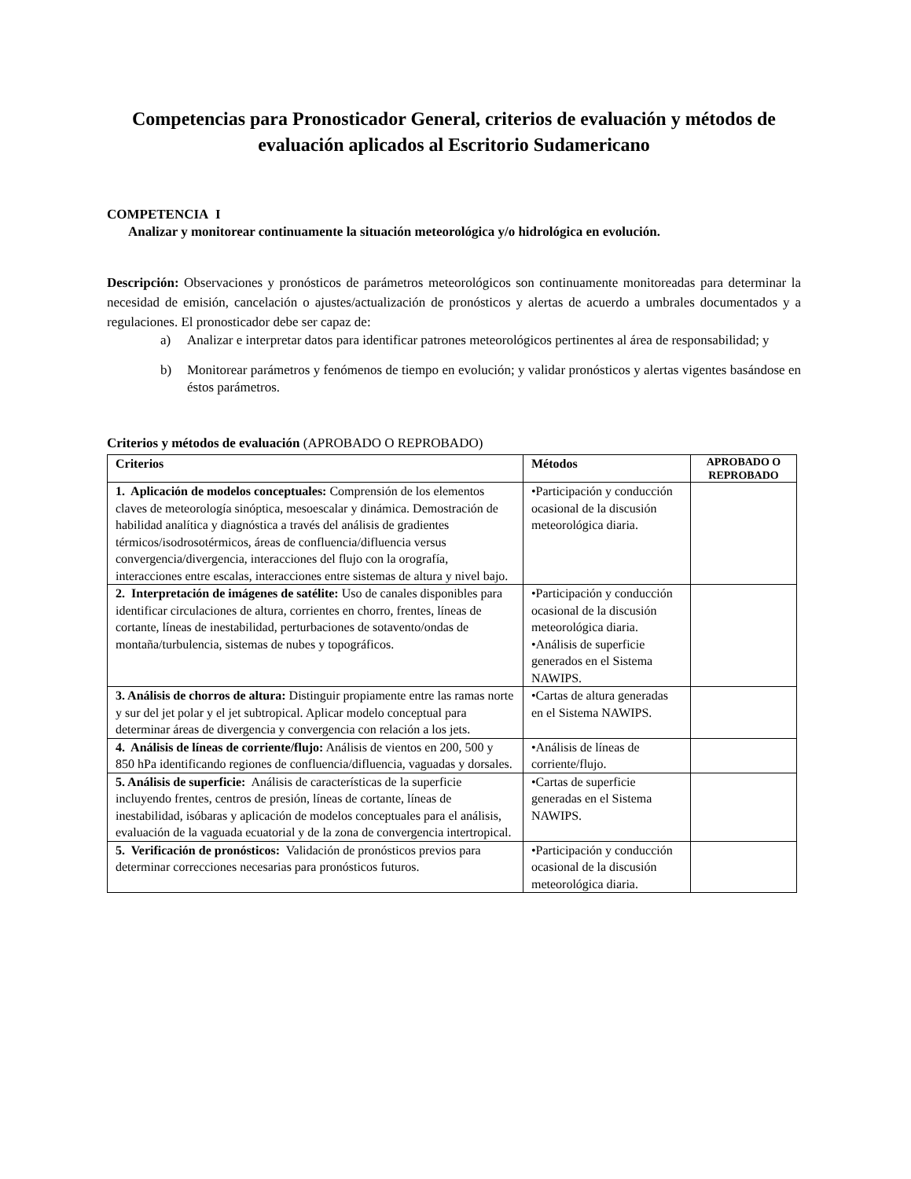Competencias para Pronosticador General, criterios de evaluación y métodos de evaluación aplicados al Escritorio Sudamericano
COMPETENCIA I
Analizar y monitorear continuamente la situación meteorológica y/o hidrológica en evolución.
Descripción: Observaciones y pronósticos de parámetros meteorológicos son continuamente monitoreadas para determinar la necesidad de emisión, cancelación o ajustes/actualización de pronósticos y alertas de acuerdo a umbrales documentados y a regulaciones. El pronosticador debe ser capaz de:
a) Analizar e interpretar datos para identificar patrones meteorológicos pertinentes al área de responsabilidad; y
b) Monitorear parámetros y fenómenos de tiempo en evolución; y validar pronósticos y alertas vigentes basándose en éstos parámetros.
Criterios y métodos de evaluación (APROBADO O REPROBADO)
| Criterios | Métodos | APROBADO O REPROBADO |
| --- | --- | --- |
| 1. Aplicación de modelos conceptuales: Comprensión de los elementos claves de meteorología sinóptica, mesoescalar y dinámica. Demostración de habilidad analítica y diagnóstica a través del análisis de gradientes térmicos/isodrosotérmicos, áreas de confluencia/difluencia versus convergencia/divergencia, interacciones del flujo con la orografía, interacciones entre escalas, interacciones entre sistemas de altura y nivel bajo. | •Participación y conducción ocasional de la discusión meteorológica diaria. | |
| 2. Interpretación de imágenes de satélite: Uso de canales disponibles para identificar circulaciones de altura, corrientes en chorro, frentes, líneas de cortante, líneas de inestabilidad, perturbaciones de sotavento/ondas de montaña/turbulencia, sistemas de nubes y topográficos. | •Participación y conducción ocasional de la discusión meteorológica diaria. •Análisis de superficie generados en el Sistema NAWIPS. | |
| 3. Análisis de chorros de altura: Distinguir propiamente entre las ramas norte y sur del jet polar y el jet subtropical. Aplicar modelo conceptual para determinar áreas de divergencia y convergencia con relación a los jets. | •Cartas de altura generadas en el Sistema NAWIPS. | |
| 4. Análisis de líneas de corriente/flujo: Análisis de vientos en 200, 500 y 850 hPa identificando regiones de confluencia/difluencia, vaguadas y dorsales. | •Análisis de líneas de corriente/flujo. | |
| 5. Análisis de superficie: Análisis de características de la superficie incluyendo frentes, centros de presión, líneas de cortante, líneas de inestabilidad, isóbaras y aplicación de modelos conceptuales para el análisis, evaluación de la vaguada ecuatorial y de la zona de convergencia intertropical. | •Cartas de superficie generadas en el Sistema NAWIPS. | |
| 5. Verificación de pronósticos: Validación de pronósticos previos para determinar correcciones necesarias para pronósticos futuros. | •Participación y conducción ocasional de la discusión meteorológica diaria. | |